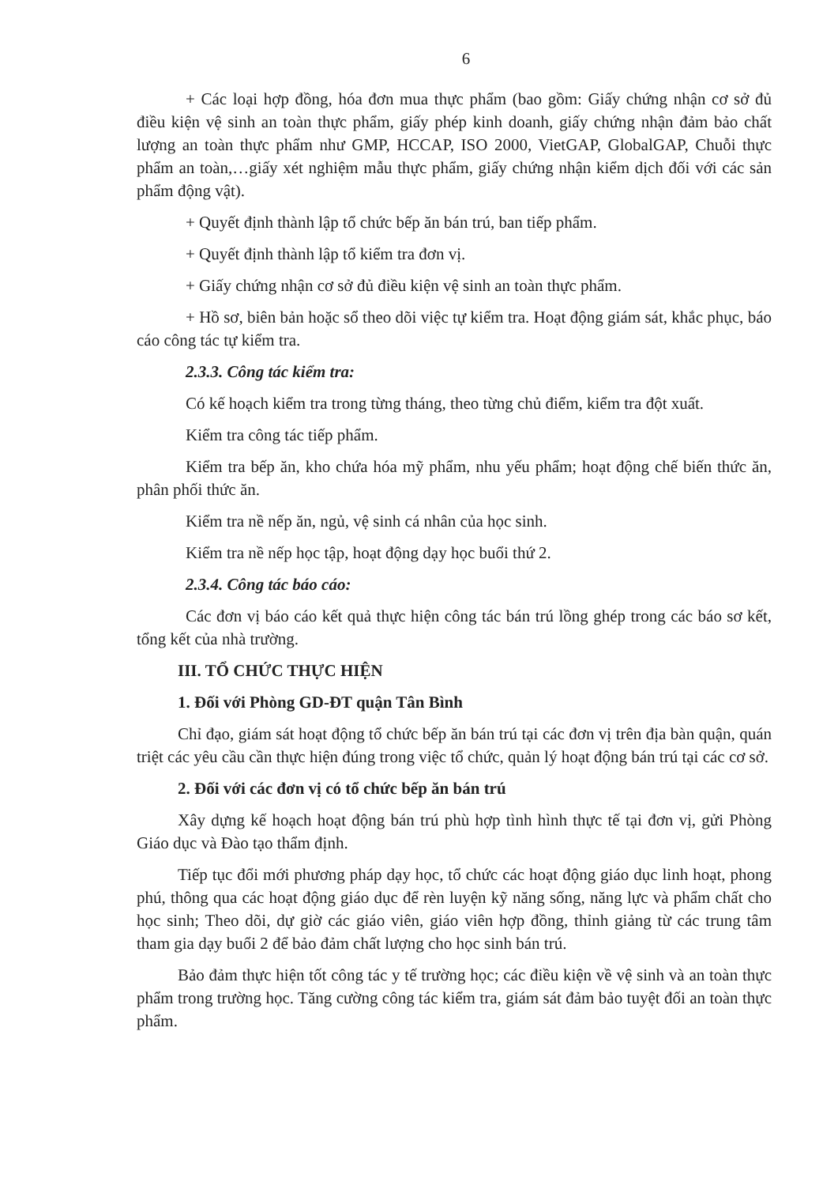6
+ Các loại hợp đồng, hóa đơn mua thực phẩm (bao gồm: Giấy chứng nhận cơ sở đủ điều kiện vệ sinh an toàn thực phẩm, giấy phép kinh doanh, giấy chứng nhận đảm bảo chất lượng an toàn thực phẩm như GMP, HCCAP, ISO 2000, VietGAP, GlobalGAP, Chuỗi thực phẩm an toàn,…giấy xét nghiệm mẫu thực phẩm, giấy chứng nhận kiểm dịch đối với các sản phẩm động vật).
+ Quyết định thành lập tổ chức bếp ăn bán trú, ban tiếp phẩm.
+ Quyết định thành lập tổ kiểm tra đơn vị.
+ Giấy chứng nhận cơ sở đủ điều kiện vệ sinh an toàn thực phẩm.
+ Hồ sơ, biên bản hoặc sổ theo dõi việc tự kiểm tra. Hoạt động giám sát, khắc phục, báo cáo công tác tự kiểm tra.
2.3.3. Công tác kiểm tra:
Có kế hoạch kiểm tra trong từng tháng, theo từng chủ điểm, kiểm tra đột xuất.
Kiểm tra công tác tiếp phẩm.
Kiểm tra bếp ăn, kho chứa hóa mỹ phẩm, nhu yếu phẩm; hoạt động chế biến thức ăn, phân phối thức ăn.
Kiểm tra nề nếp ăn, ngủ, vệ sinh cá nhân của học sinh.
Kiểm tra nề nếp học tập, hoạt động dạy học buổi thứ 2.
2.3.4. Công tác báo cáo:
Các đơn vị báo cáo kết quả thực hiện công tác bán trú lồng ghép trong các báo sơ kết, tổng kết của nhà trường.
III. TỔ CHỨC THỰC HIỆN
1. Đối với Phòng GD-ĐT quận Tân Bình
Chỉ đạo, giám sát hoạt động tổ chức bếp ăn bán trú tại các đơn vị trên địa bàn quận, quán triệt các yêu cầu cần thực hiện đúng trong việc tổ chức, quản lý hoạt động bán trú tại các cơ sở.
2. Đối với các đơn vị có tổ chức bếp ăn bán trú
Xây dựng kế hoạch hoạt động bán trú phù hợp tình hình thực tế tại đơn vị, gửi Phòng Giáo dục và Đào tạo thẩm định.
Tiếp tục đổi mới phương pháp dạy học, tổ chức các hoạt động giáo dục linh hoạt, phong phú, thông qua các hoạt động giáo dục để rèn luyện kỹ năng sống, năng lực và phẩm chất cho học sinh; Theo dõi, dự giờ các giáo viên, giáo viên hợp đồng, thỉnh giảng từ các trung tâm tham gia dạy buổi 2 để bảo đảm chất lượng cho học sinh bán trú.
Bảo đảm thực hiện tốt công tác y tế trường học; các điều kiện về vệ sinh và an toàn thực phẩm trong trường học. Tăng cường công tác kiểm tra, giám sát đảm bảo tuyệt đối an toàn thực phẩm.